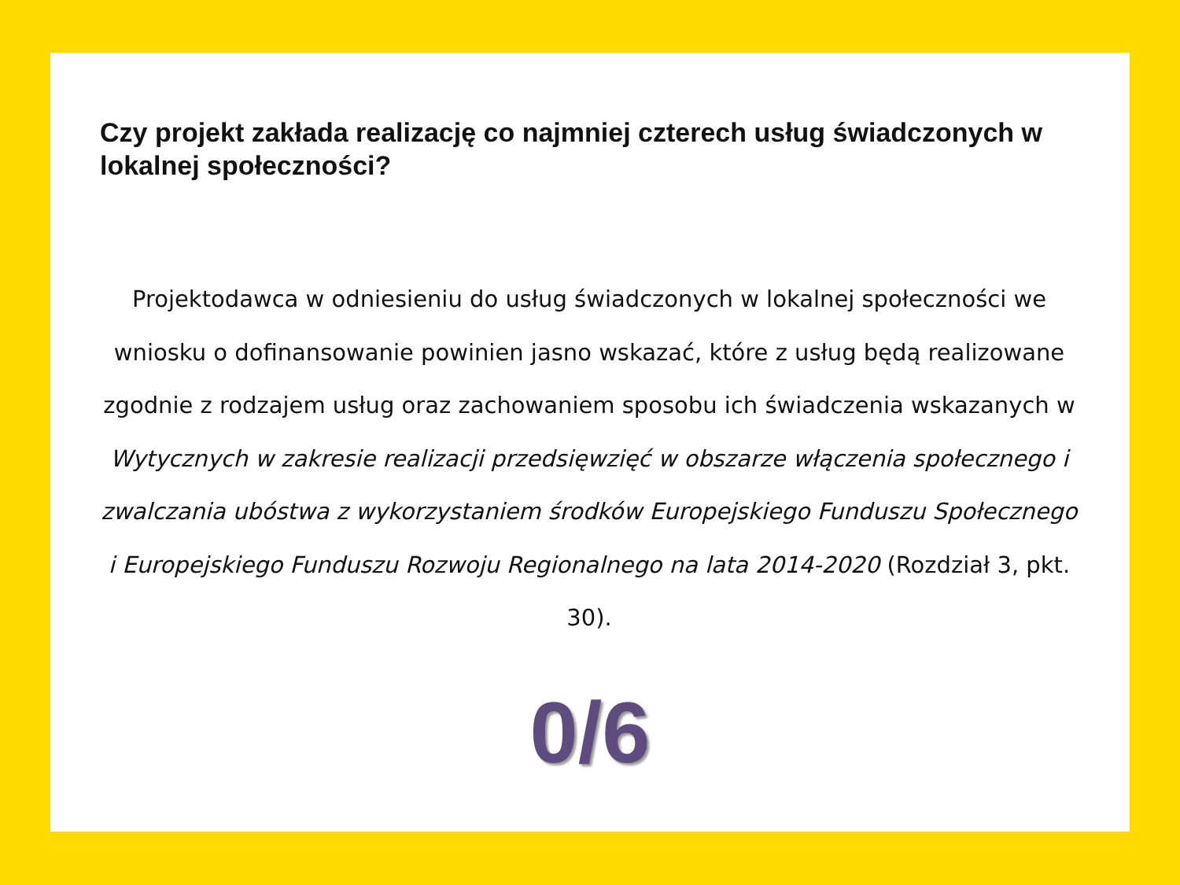Czy projekt zakłada realizację co najmniej czterech usług świadczonych w lokalnej społeczności?
Projektodawca w odniesieniu do usług świadczonych w lokalnej społeczności we wniosku o dofinansowanie powinien jasno wskazać, które z usług będą realizowane zgodnie z rodzajem usług oraz zachowaniem sposobu ich świadczenia wskazanych w Wytycznych w zakresie realizacji przedsięwzięć w obszarze włączenia społecznego i zwalczania ubóstwa z wykorzystaniem środków Europejskiego Funduszu Społecznego i Europejskiego Funduszu Rozwoju Regionalnego na lata 2014-2020 (Rozdział 3, pkt. 30).
0/6